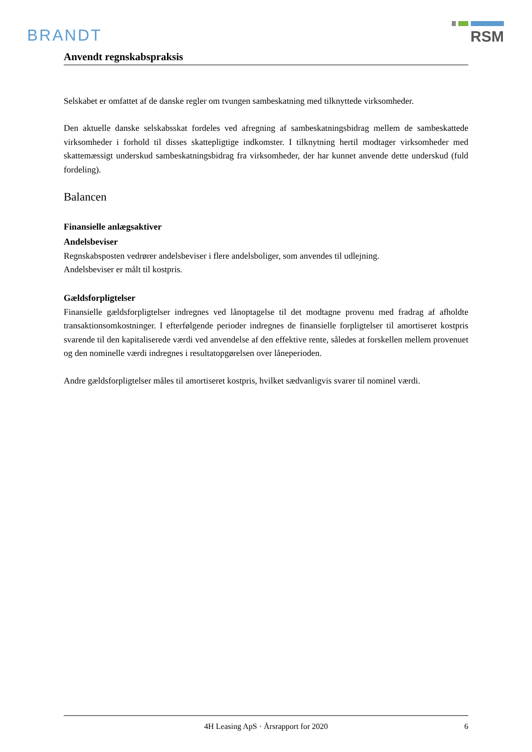BRANDT
RSM
Anvendt regnskabspraksis
Selskabet er omfattet af de danske regler om tvungen sambeskatning med tilknyttede virksomheder.
Den aktuelle danske selskabsskat fordeles ved afregning af sambeskatningsbidrag mellem de sambeskat­tede virksomheder i forhold til disses skattepligtige indkomster. I tilknytning hertil modtager virksomhe­der med skattemæssigt underskud sambeskatningsbidrag fra virksomheder, der har kunnet anvende dette underskud (fuld fordeling).
Balancen
Finansielle anlægsaktiver
Andelsbeviser
Regnskabsposten vedrører andelsbeviser i flere andelsboliger, som anvendes til udlejning.
Andelsbeviser er målt til kostpris.
Gældsforpligtelser
Finansielle gældsforpligtelser indregnes ved lånoptagelse til det modtagne provenu med fradrag af af­holdte transaktionsomkostninger. I efterfølgende perioder indregnes de finansielle forpligtelser til amorti­seret kostpris svarende til den kapitaliserede værdi ved anvendelse af den effektive rente, således at for­skellen mellem provenuet og den nominelle værdi indregnes i resultatopgørelsen over låneperioden.
Andre gældsforpligtelser måles til amortiseret kostpris, hvilket sædvanligvis svarer til nominel værdi.
4H Leasing ApS · Årsrapport for 2020 6